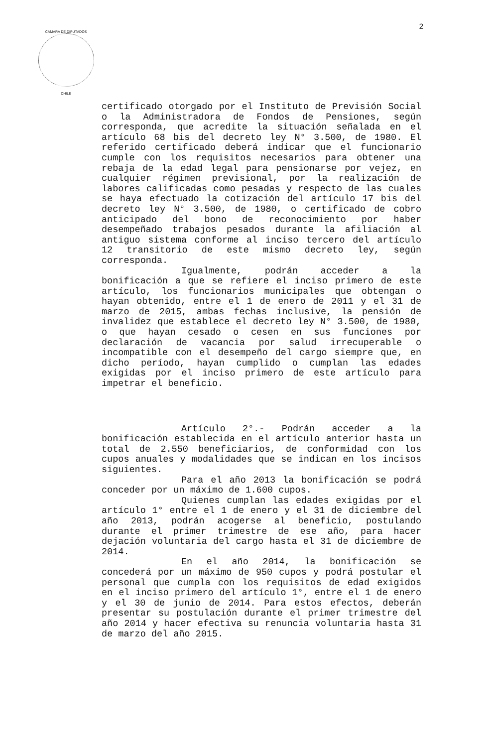2
CAMARA DE DIPUTADOS
CHILE
certificado otorgado por el Instituto de Previsión Social o la Administradora de Fondos de Pensiones, según corresponda, que acredite la situación señalada en el artículo 68 bis del decreto ley N° 3.500, de 1980. El referido certificado deberá indicar que el funcionario cumple con los requisitos necesarios para obtener una rebaja de la edad legal para pensionarse por vejez, en cualquier régimen previsional, por la realización de labores calificadas como pesadas y respecto de las cuales se haya efectuado la cotización del artículo 17 bis del decreto ley N° 3.500, de 1980, o certificado de cobro anticipado del bono de reconocimiento por haber desempeñado trabajos pesados durante la afiliación al antiguo sistema conforme al inciso tercero del artículo 12 transitorio de este mismo decreto ley, según corresponda.
Igualmente, podrán acceder a la bonificación a que se refiere el inciso primero de este artículo, los funcionarios municipales que obtengan o hayan obtenido, entre el 1 de enero de 2011 y el 31 de marzo de 2015, ambas fechas inclusive, la pensión de invalidez que establece el decreto ley N° 3.500, de 1980, o que hayan cesado o cesen en sus funciones por declaración de vacancia por salud irrecuperable o incompatible con el desempeño del cargo siempre que, en dicho período, hayan cumplido o cumplan las edades exigidas por el inciso primero de este artículo para impetrar el beneficio.
Artículo 2°.- Podrán acceder a la bonificación establecida en el artículo anterior hasta un total de 2.550 beneficiarios, de conformidad con los cupos anuales y modalidades que se indican en los incisos siguientes.
Para el año 2013 la bonificación se podrá conceder por un máximo de 1.600 cupos.
Quienes cumplan las edades exigidas por el artículo 1° entre el 1 de enero y el 31 de diciembre del año 2013, podrán acogerse al beneficio, postulando durante el primer trimestre de ese año, para hacer dejación voluntaria del cargo hasta el 31 de diciembre de 2014.
En el año 2014, la bonificación se concederá por un máximo de 950 cupos y podrá postular el personal que cumpla con los requisitos de edad exigidos en el inciso primero del artículo 1°, entre el 1 de enero y el 30 de junio de 2014. Para estos efectos, deberán presentar su postulación durante el primer trimestre del año 2014 y hacer efectiva su renuncia voluntaria hasta 31 de marzo del año 2015.